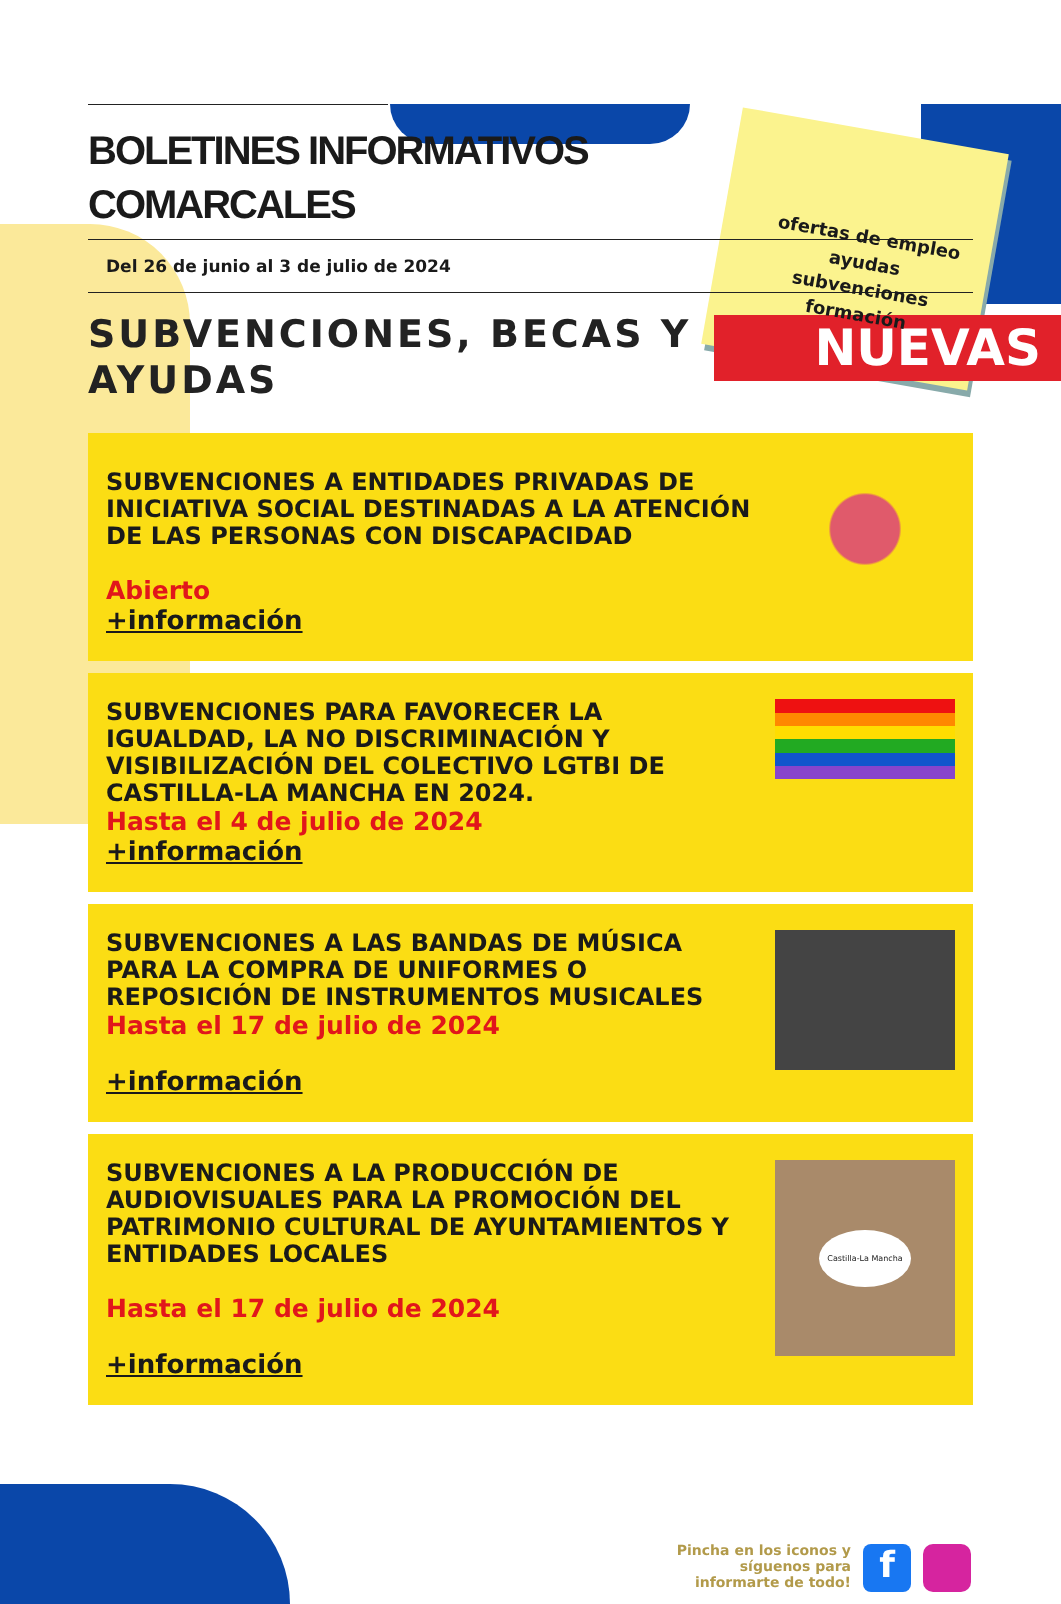BOLETINES INFORMATIVOS
COMARCALES
ofertas de empleo
ayudas
subvenciones
formación
Del 26 de junio al 3 de julio de 2024
SUBVENCIONES, BECAS Y
AYUDAS
NUEVAS
SUBVENCIONES A ENTIDADES PRIVADAS DE INICIATIVA SOCIAL DESTINADAS A LA ATENCIÓN DE LAS PERSONAS CON DISCAPACIDAD
Abierto
+información
SUBVENCIONES PARA FAVORECER LA IGUALDAD, LA NO DISCRIMINACIÓN Y VISIBILIZACIÓN DEL COLECTIVO LGTBI DE CASTILLA-LA MANCHA EN 2024.
Hasta el 4 de julio de 2024
+información
SUBVENCIONES A LAS BANDAS DE MÚSICA PARA LA COMPRA DE UNIFORMES O REPOSICIÓN DE INSTRUMENTOS MUSICALES
Hasta el 17 de julio de 2024
+información
SUBVENCIONES A LA PRODUCCIÓN DE AUDIOVISUALES PARA LA PROMOCIÓN DEL PATRIMONIO CULTURAL DE AYUNTAMIENTOS Y ENTIDADES LOCALES
Hasta el 17 de julio de 2024
+información
Castilla-La Mancha
Pincha en los iconos y
síguenos para
informarte de todo!
f